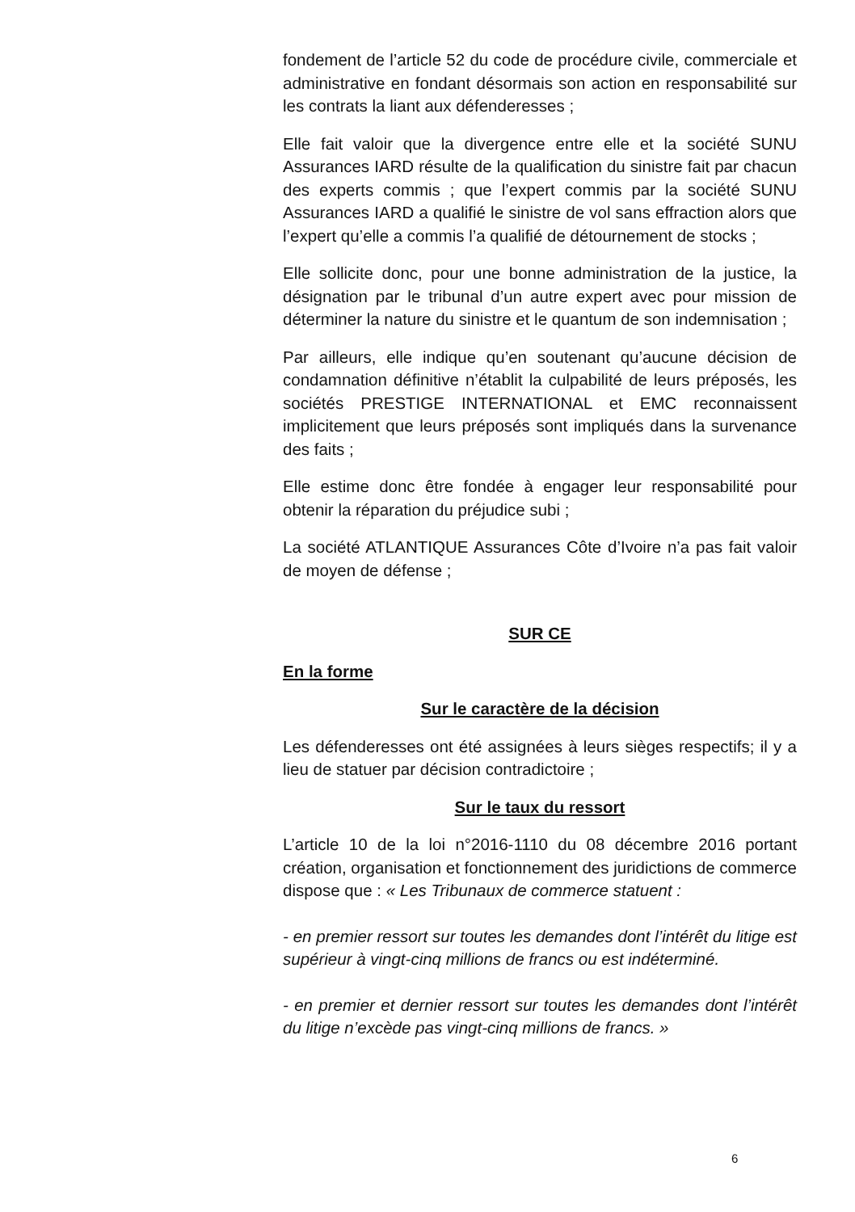fondement de l’article 52 du code de procédure civile, commerciale et administrative en fondant désormais son action en responsabilité sur les contrats la liant aux défenderesses ;
Elle fait valoir que la divergence entre elle et la société SUNU Assurances IARD résulte de la qualification du sinistre fait par chacun des experts commis ; que l’expert commis par la société SUNU Assurances IARD a qualifié le sinistre de vol sans effraction alors que l’expert qu’elle a commis l’a qualifié de détournement de stocks ;
Elle sollicite donc, pour une bonne administration de la justice, la désignation par le tribunal d’un autre expert avec pour mission de déterminer la nature du sinistre et le quantum de son indemnisation ;
Par ailleurs, elle indique qu’en soutenant qu’aucune décision de condamnation définitive n’établit la culpabilité de leurs préposés, les sociétés PRESTIGE INTERNATIONAL et EMC reconnaissent implicitement que leurs préposés sont impliqués dans la survenance des faits ;
Elle estime donc être fondée à engager leur responsabilité pour obtenir la réparation du préjudice subi ;
La société ATLANTIQUE Assurances Côte d’Ivoire n’a pas fait valoir de moyen de défense ;
SUR CE
En la forme
Sur le caractère de la décision
Les défenderesses ont été assignées à leurs sièges respectifs; il y a lieu de statuer par décision contradictoire ;
Sur le taux du ressort
L’article 10 de la loi n°2016-1110 du 08 décembre 2016 portant création, organisation et fonctionnement des juridictions de commerce dispose que : « Les Tribunaux de commerce statuent :
- en premier ressort sur toutes les demandes dont l’intérêt du litige est supérieur à vingt-cinq millions de francs ou est indéterminé.
- en premier et dernier ressort sur toutes les demandes dont l’intérêt du litige n’excède pas vingt-cinq millions de francs. »
6